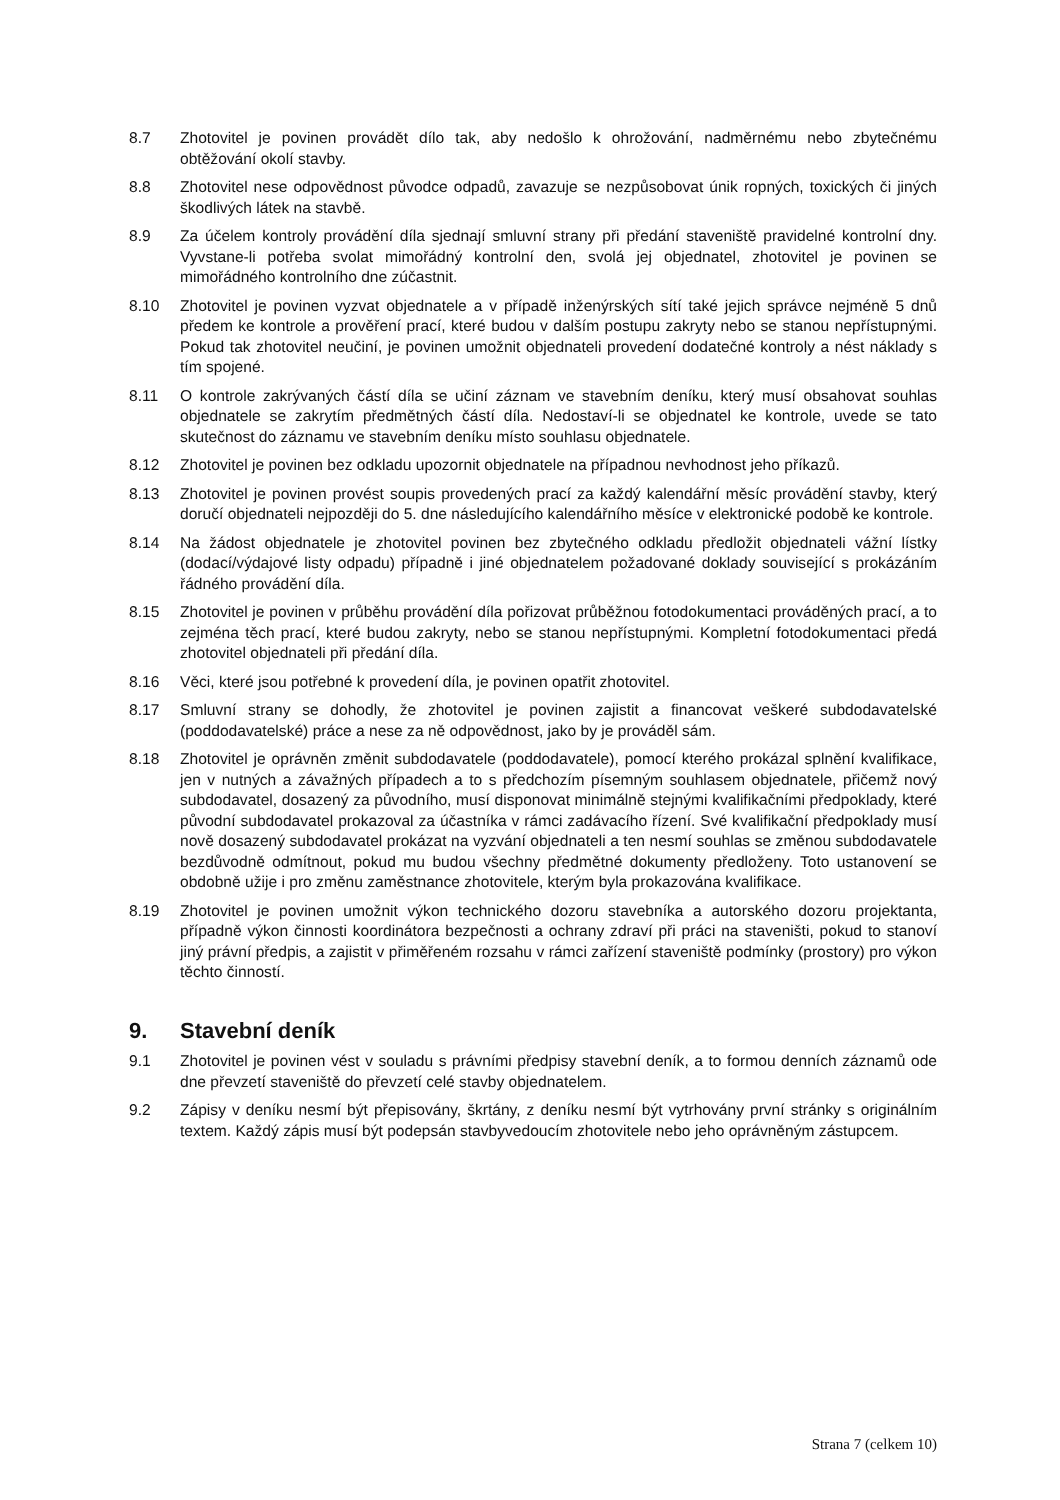8.7 Zhotovitel je povinen provádět dílo tak, aby nedošlo k ohrožování, nadměrnému nebo zbytečnému obtěžování okolí stavby.
8.8 Zhotovitel nese odpovědnost původce odpadů, zavazuje se nezpůsobovat únik ropných, toxických či jiných škodlivých látek na stavbě.
8.9 Za účelem kontroly provádění díla sjednají smluvní strany při předání staveniště pravidelné kontrolní dny. Vyvstane-li potřeba svolat mimořádný kontrolní den, svolá jej objednatel, zhotovitel je povinen se mimořádného kontrolního dne zúčastnit.
8.10 Zhotovitel je povinen vyzvat objednatele a v případě inženýrských sítí také jejich správce nejméně 5 dnů předem ke kontrole a prověření prací, které budou v dalším postupu zakryty nebo se stanou nepřístupnými. Pokud tak zhotovitel neučiní, je povinen umožnit objednateli provedení dodatečné kontroly a nést náklady s tím spojené.
8.11 O kontrole zakrývaných částí díla se učiní záznam ve stavebním deníku, který musí obsahovat souhlas objednatele se zakrytím předmětných částí díla. Nedostaví-li se objednatel ke kontrole, uvede se tato skutečnost do záznamu ve stavebním deníku místo souhlasu objednatele.
8.12 Zhotovitel je povinen bez odkladu upozornit objednatele na případnou nevhodnost jeho příkazů.
8.13 Zhotovitel je povinen provést soupis provedených prací za každý kalendářní měsíc provádění stavby, který doručí objednateli nejpozději do 5. dne následujícího kalendářního měsíce v elektronické podobě ke kontrole.
8.14 Na žádost objednatele je zhotovitel povinen bez zbytečného odkladu předložit objednateli vážní lístky (dodací/výdajové listy odpadu) případně i jiné objednatelem požadované doklady související s prokázáním řádného provádění díla.
8.15 Zhotovitel je povinen v průběhu provádění díla pořizovat průběžnou fotodokumentaci prováděných prací, a to zejména těch prací, které budou zakryty, nebo se stanou nepřístupnými. Kompletní fotodokumentaci předá zhotovitel objednateli při předání díla.
8.16 Věci, které jsou potřebné k provedení díla, je povinen opatřit zhotovitel.
8.17 Smluvní strany se dohodly, že zhotovitel je povinen zajistit a financovat veškeré subdodavatelské (poddodavatelské) práce a nese za ně odpovědnost, jako by je prováděl sám.
8.18 Zhotovitel je oprávněn změnit subdodavatele (poddodavatele), pomocí kterého prokázal splnění kvalifikace, jen v nutných a závažných případech a to s předchozím písemným souhlasem objednatele, přičemž nový subdodavatel, dosazený za původního, musí disponovat minimálně stejnými kvalifikačními předpoklady, které původní subdodavatel prokazoval za účastníka v rámci zadávacího řízení. Své kvalifikační předpoklady musí nově dosazený subdodavatel prokázat na vyzvání objednateli a ten nesmí souhlas se změnou subdodavatele bezdůvodně odmítnout, pokud mu budou všechny předmětné dokumenty předloženy. Toto ustanovení se obdobně užije i pro změnu zaměstnance zhotovitele, kterým byla prokazována kvalifikace.
8.19 Zhotovitel je povinen umožnit výkon technického dozoru stavebníka a autorského dozoru projektanta, případně výkon činnosti koordinátora bezpečnosti a ochrany zdraví při práci na staveništi, pokud to stanoví jiný právní předpis, a zajistit v přiměřeném rozsahu v rámci zařízení staveniště podmínky (prostory) pro výkon těchto činností.
9. Stavební deník
9.1 Zhotovitel je povinen vést v souladu s právními předpisy stavební deník, a to formou denních záznamů ode dne převzetí staveniště do převzetí celé stavby objednatelem.
9.2 Zápisy v deníku nesmí být přepisovány, škrtány, z deníku nesmí být vytrhovány první stránky s originálním textem. Každý zápis musí být podepsán stavbyvedoucím zhotovitele nebo jeho oprávněným zástupcem.
Strana 7 (celkem 10)